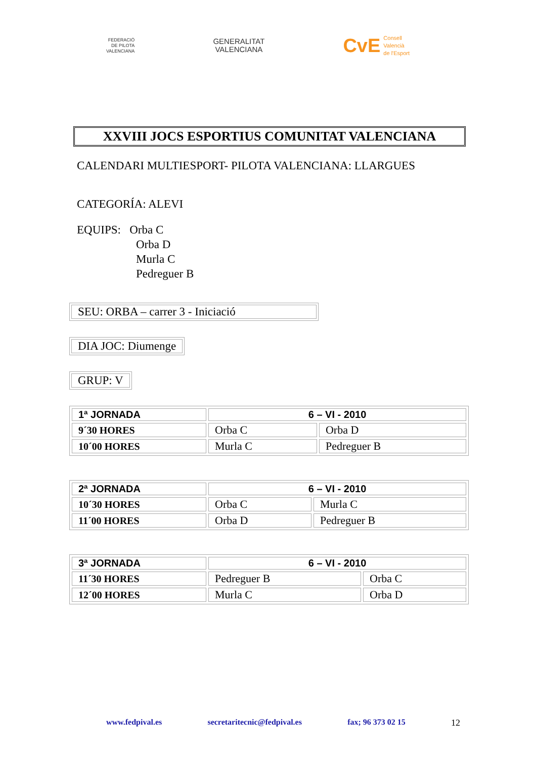FEDERACIÓ
DE PILOTA
VALENCIANA
GENERALITAT
VALENCIANA
CvE Consell
Valencià
de l'Esport
XXVIII JOCS ESPORTIUS COMUNITAT VALENCIANA
CALENDARI MULTIESPORT- PILOTA VALENCIANA: LLARGUES
CATEGORÍA: ALEVI
EQUIPS: Orba C
Orba D
Murla C
Pedreguer B
SEU: ORBA – carrer 3 - Iniciació
DIA JOC: Diumenge
GRUP: V
| 1ª JORNADA | 6 – VI - 2010 | |
| 9´30 HORES | Orba C | Orba D |
| 10´00 HORES | Murla C | Pedreguer B |
| 2ª JORNADA | 6 – VI - 2010 | |
| 10´30 HORES | Orba C | Murla C |
| 11´00 HORES | Orba D | Pedreguer B |
| 3ª JORNADA | 6 – VI - 2010 | |
| 11´30 HORES | Pedreguer B | Orba C |
| 12´00 HORES | Murla C | Orba D |
www.fedpival.es secretaritecnic@fedpival.es fax; 96 373 02 15 12